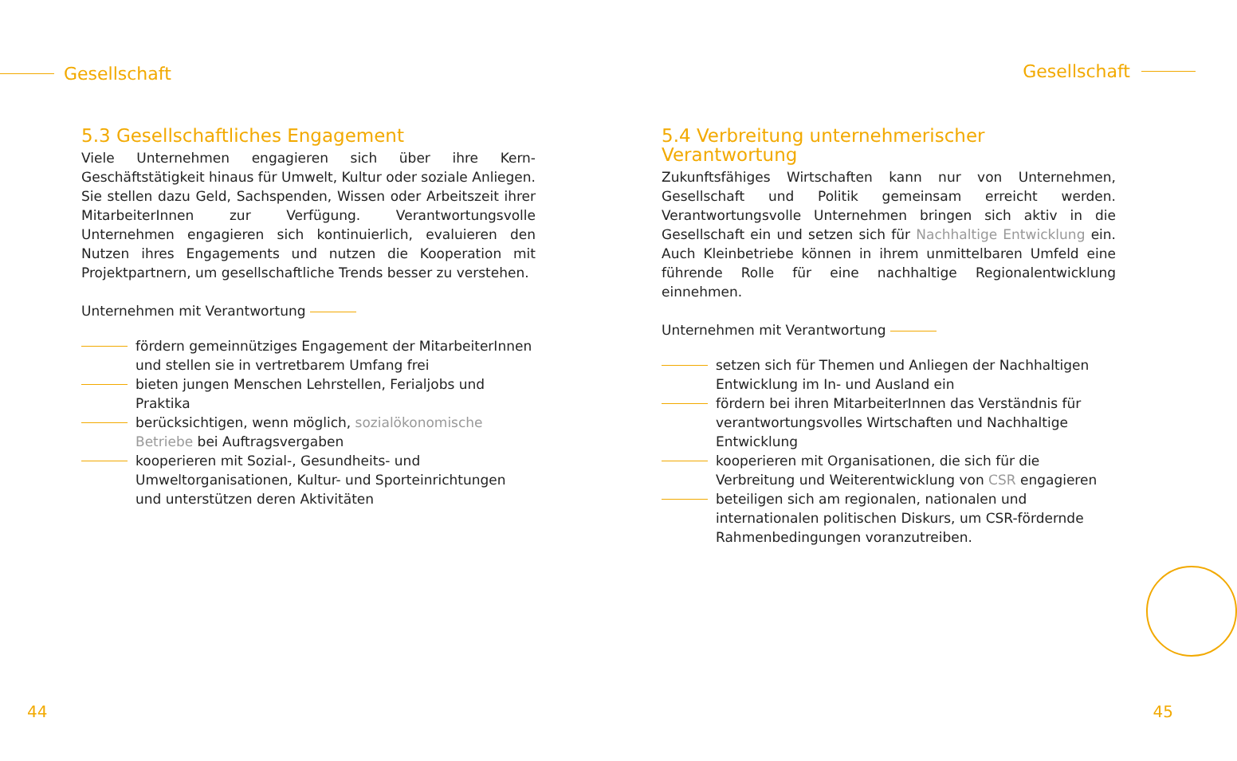Gesellschaft
5.3 Gesellschaftliches Engagement
Viele Unternehmen engagieren sich über ihre Kern-Geschäftstätigkeit hinaus für Umwelt, Kultur oder soziale Anliegen. Sie stellen dazu Geld, Sachspenden, Wissen oder Arbeitszeit ihrer MitarbeiterInnen zur Verfügung. Verantwortungsvolle Unternehmen engagieren sich kontinuierlich, evaluieren den Nutzen ihres Engagements und nutzen die Kooperation mit Projektpartnern, um gesellschaftliche Trends besser zu verstehen.
Unternehmen mit Verantwortung
fördern gemeinnütziges Engagement der MitarbeiterInnen und stellen sie in vertretbarem Umfang frei
bieten jungen Menschen Lehrstellen, Ferialjobs und Praktika
berücksichtigen, wenn möglich, sozialökonomische Betriebe bei Auftragsvergaben
kooperieren mit Sozial-, Gesundheits- und Umweltorganisationen, Kultur- und Sporteinrichtungen und unterstützen deren Aktivitäten
44
Gesellschaft
5.4 Verbreitung unternehmerischer Verantwortung
Zukunftsfähiges Wirtschaften kann nur von Unternehmen, Gesellschaft und Politik gemeinsam erreicht werden. Verantwortungsvolle Unternehmen bringen sich aktiv in die Gesellschaft ein und setzen sich für Nachhaltige Entwicklung ein. Auch Kleinbetriebe können in ihrem unmittelbaren Umfeld eine führende Rolle für eine nachhaltige Regionalentwicklung einnehmen.
Unternehmen mit Verantwortung
setzen sich für Themen und Anliegen der Nachhaltigen Entwicklung im In- und Ausland ein
fördern bei ihren MitarbeiterInnen das Verständnis für verantwortungsvolles Wirtschaften und Nachhaltige Entwicklung
kooperieren mit Organisationen, die sich für die Verbreitung und Weiterentwicklung von CSR engagieren
beteiligen sich am regionalen, nationalen und internationalen politischen Diskurs, um CSR-fördernde Rahmenbedingungen voranzutreiben.
45